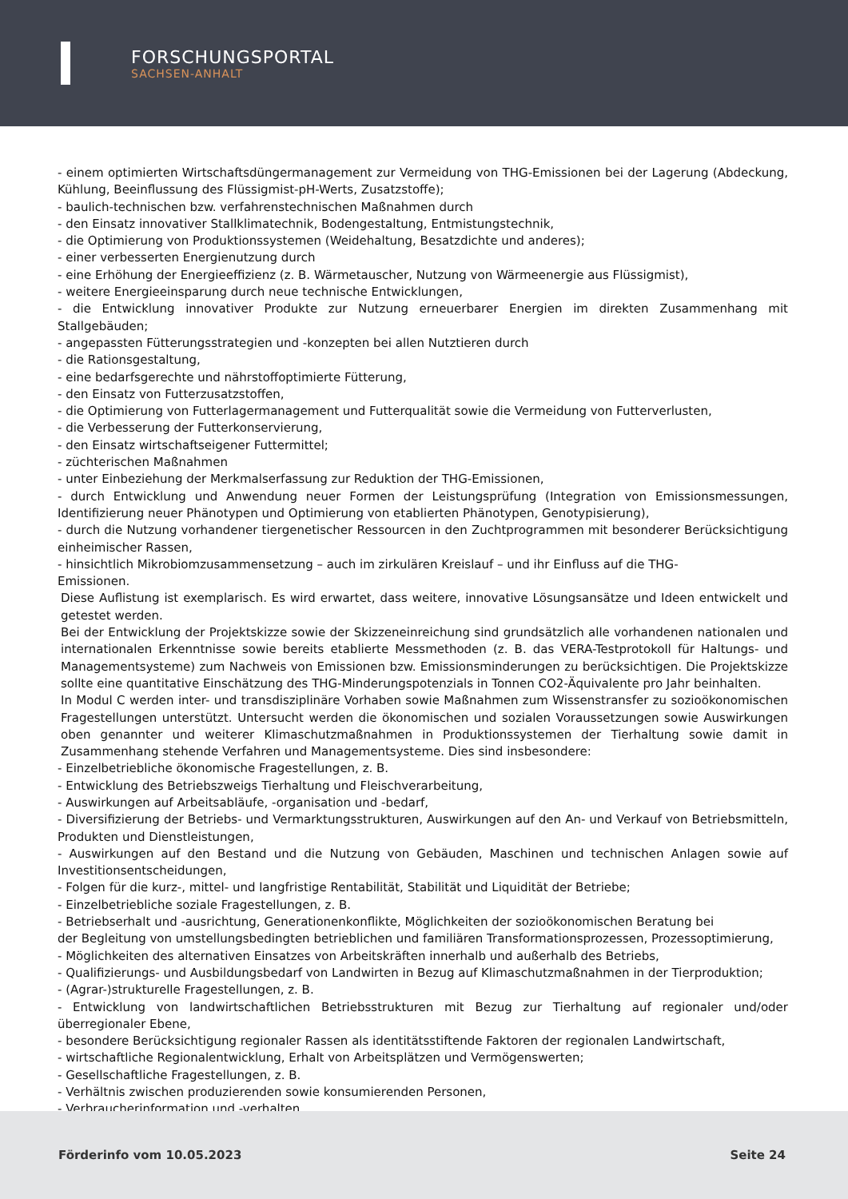FORSCHUNGSPORTAL
SACHSEN-ANHALT
- einem optimierten Wirtschaftsdüngermanagement zur Vermeidung von THG-Emissionen bei der Lagerung (Abdeckung, Kühlung, Beeinflussung des Flüssigmist-pH-Werts, Zusatzstoffe);
- baulich-technischen bzw. verfahrenstechnischen Maßnahmen durch
- den Einsatz innovativer Stallklimatechnik, Bodengestaltung, Entmistungstechnik,
- die Optimierung von Produktionssystemen (Weidehaltung, Besatzdichte und anderes);
- einer verbesserten Energienutzung durch
- eine Erhöhung der Energieeffizienz (z. B. Wärmetauscher, Nutzung von Wärmeenergie aus Flüssigmist),
- weitere Energieeinsparung durch neue technische Entwicklungen,
- die Entwicklung innovativer Produkte zur Nutzung erneuerbarer Energien im direkten Zusammenhang mit Stallgebäuden;
- angepassten Fütterungsstrategien und -konzepten bei allen Nutztieren durch
- die Rationsgestaltung,
- eine bedarfsgerechte und nährstoffoptimierte Fütterung,
- den Einsatz von Futterzusatzstoffen,
- die Optimierung von Futterlagermanagement und Futterqualität sowie die Vermeidung von Futterverlusten,
- die Verbesserung der Futterkonservierung,
- den Einsatz wirtschaftseigener Futtermittel;
- züchterischen Maßnahmen
- unter Einbeziehung der Merkmalserfassung zur Reduktion der THG-Emissionen,
- durch Entwicklung und Anwendung neuer Formen der Leistungsprüfung (Integration von Emissionsmessungen, Identifizierung neuer Phänotypen und Optimierung von etablierten Phänotypen, Genotypisierung),
- durch die Nutzung vorhandener tiergenetischer Ressourcen in den Zuchtprogrammen mit besonderer Berücksichtigung einheimischer Rassen,
- hinsichtlich Mikrobiomzusammensetzung – auch im zirkulären Kreislauf – und ihr Einfluss auf die THG-
Emissionen.
Diese Auflistung ist exemplarisch. Es wird erwartet, dass weitere, innovative Lösungsansätze und Ideen entwickelt und getestet werden.
Bei der Entwicklung der Projektskizze sowie der Skizzeneinreichung sind grundsätzlich alle vorhandenen nationalen und internationalen Erkenntnisse sowie bereits etablierte Messmethoden (z. B. das VERA-Testprotokoll für Haltungs- und Managementsysteme) zum Nachweis von Emissionen bzw. Emissionsminderungen zu berücksichtigen. Die Projektskizze sollte eine quantitative Einschätzung des THG-Minderungspotenzials in Tonnen CO2-Äquivalente pro Jahr beinhalten.
In Modul C werden inter- und transdisziplinäre Vorhaben sowie Maßnahmen zum Wissenstransfer zu sozioökonomischen Fragestellungen unterstützt. Untersucht werden die ökonomischen und sozialen Voraussetzungen sowie Auswirkungen oben genannter und weiterer Klimaschutzmaßnahmen in Produktionssystemen der Tierhaltung sowie damit in Zusammenhang stehende Verfahren und Managementsysteme. Dies sind insbesondere:
- Einzelbetriebliche ökonomische Fragestellungen, z. B.
- Entwicklung des Betriebszweigs Tierhaltung und Fleischverarbeitung,
- Auswirkungen auf Arbeitsabläufe, -organisation und -bedarf,
- Diversifizierung der Betriebs- und Vermarktungsstrukturen, Auswirkungen auf den An- und Verkauf von Betriebsmitteln, Produkten und Dienstleistungen,
- Auswirkungen auf den Bestand und die Nutzung von Gebäuden, Maschinen und technischen Anlagen sowie auf Investitionsentscheidungen,
- Folgen für die kurz-, mittel- und langfristige Rentabilität, Stabilität und Liquidität der Betriebe;
- Einzelbetriebliche soziale Fragestellungen, z. B.
- Betriebserhalt und -ausrichtung, Generationenkonflikte, Möglichkeiten der sozioökonomischen Beratung bei
der Begleitung von umstellungsbedingten betrieblichen und familiären Transformationsprozessen, Prozessoptimierung,
- Möglichkeiten des alternativen Einsatzes von Arbeitskräften innerhalb und außerhalb des Betriebs,
- Qualifizierungs- und Ausbildungsbedarf von Landwirten in Bezug auf Klimaschutzmaßnahmen in der Tierproduktion;
- (Agrar-)strukturelle Fragestellungen, z. B.
- Entwicklung von landwirtschaftlichen Betriebsstrukturen mit Bezug zur Tierhaltung auf regionaler und/oder überregionaler Ebene,
- besondere Berücksichtigung regionaler Rassen als identitätsstiftende Faktoren der regionalen Landwirtschaft,
- wirtschaftliche Regionalentwicklung, Erhalt von Arbeitsplätzen und Vermögenswerten;
- Gesellschaftliche Fragestellungen, z. B.
- Verhältnis zwischen produzierenden sowie konsumierenden Personen,
- Verbraucherinformation und -verhalten,
Förderinfo vom 10.05.2023 Seite 24